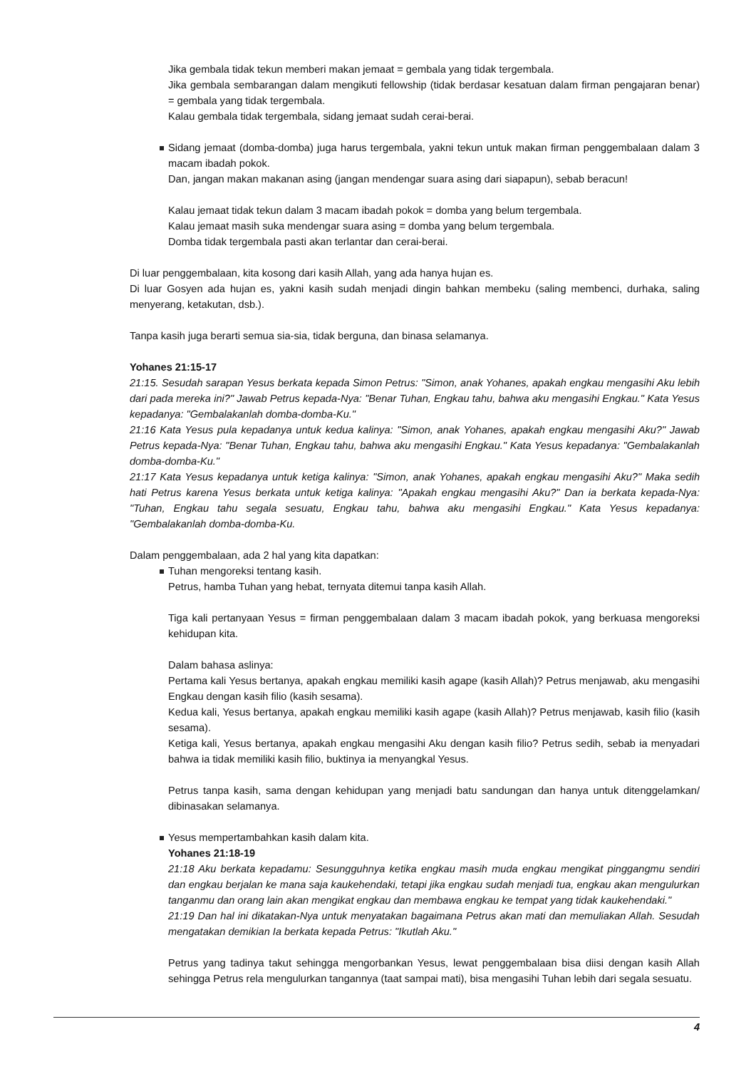Jika gembala tidak tekun memberi makan jemaat = gembala yang tidak tergembala.
Jika gembala sembarangan dalam mengikuti fellowship (tidak berdasar kesatuan dalam firman pengajaran benar) = gembala yang tidak tergembala.
Kalau gembala tidak tergembala, sidang jemaat sudah cerai-berai.
Sidang jemaat (domba-domba) juga harus tergembala, yakni tekun untuk makan firman penggembalaan dalam 3 macam ibadah pokok.
Dan, jangan makan makanan asing (jangan mendengar suara asing dari siapapun), sebab beracun!
Kalau jemaat tidak tekun dalam 3 macam ibadah pokok = domba yang belum tergembala.
Kalau jemaat masih suka mendengar suara asing = domba yang belum tergembala.
Domba tidak tergembala pasti akan terlantar dan cerai-berai.
Di luar penggembalaan, kita kosong dari kasih Allah, yang ada hanya hujan es.
Di luar Gosyen ada hujan es, yakni kasih sudah menjadi dingin bahkan membeku (saling membenci, durhaka, saling menyerang, ketakutan, dsb.).
Tanpa kasih juga berarti semua sia-sia, tidak berguna, dan binasa selamanya.
Yohanes 21:15-17
21:15. Sesudah sarapan Yesus berkata kepada Simon Petrus: "Simon, anak Yohanes, apakah engkau mengasihi Aku lebih dari pada mereka ini?" Jawab Petrus kepada-Nya: "Benar Tuhan, Engkau tahu, bahwa aku mengasihi Engkau." Kata Yesus kepadanya: "Gembalakanlah domba-domba-Ku."
21:16 Kata Yesus pula kepadanya untuk kedua kalinya: "Simon, anak Yohanes, apakah engkau mengasihi Aku?" Jawab Petrus kepada-Nya: "Benar Tuhan, Engkau tahu, bahwa aku mengasihi Engkau." Kata Yesus kepadanya: "Gembalakanlah domba-domba-Ku."
21:17 Kata Yesus kepadanya untuk ketiga kalinya: "Simon, anak Yohanes, apakah engkau mengasihi Aku?" Maka sedih hati Petrus karena Yesus berkata untuk ketiga kalinya: "Apakah engkau mengasihi Aku?" Dan ia berkata kepada-Nya: "Tuhan, Engkau tahu segala sesuatu, Engkau tahu, bahwa aku mengasihi Engkau." Kata Yesus kepadanya: "Gembalakanlah domba-domba-Ku.
Dalam penggembalaan, ada 2 hal yang kita dapatkan:
Tuhan mengoreksi tentang kasih.
Petrus, hamba Tuhan yang hebat, ternyata ditemui tanpa kasih Allah.
Tiga kali pertanyaan Yesus = firman penggembalaan dalam 3 macam ibadah pokok, yang berkuasa mengoreksi kehidupan kita.
Dalam bahasa aslinya:
Pertama kali Yesus bertanya, apakah engkau memiliki kasih agape (kasih Allah)? Petrus menjawab, aku mengasihi Engkau dengan kasih filio (kasih sesama).
Kedua kali, Yesus bertanya, apakah engkau memiliki kasih agape (kasih Allah)? Petrus menjawab, kasih filio (kasih sesama).
Ketiga kali, Yesus bertanya, apakah engkau mengasihi Aku dengan kasih filio? Petrus sedih, sebab ia menyadari bahwa ia tidak memiliki kasih filio, buktinya ia menyangkal Yesus.
Petrus tanpa kasih, sama dengan kehidupan yang menjadi batu sandungan dan hanya untuk ditenggelamkan/ dibinasakan selamanya.
Yesus mempertambahkan kasih dalam kita.
Yohanes 21:18-19
21:18 Aku berkata kepadamu: Sesungguhnya ketika engkau masih muda engkau mengikat pinggangmu sendiri dan engkau berjalan ke mana saja kaukehendaki, tetapi jika engkau sudah menjadi tua, engkau akan mengulurkan tanganmu dan orang lain akan mengikat engkau dan membawa engkau ke tempat yang tidak kaukehendaki."
21:19 Dan hal ini dikatakan-Nya untuk menyatakan bagaimana Petrus akan mati dan memuliakan Allah. Sesudah mengatakan demikian Ia berkata kepada Petrus: "Ikutlah Aku."
Petrus yang tadinya takut sehingga mengorbankan Yesus, lewat penggembalaan bisa diisi dengan kasih Allah sehingga Petrus rela mengulurkan tangannya (taat sampai mati), bisa mengasihi Tuhan lebih dari segala sesuatu.
4